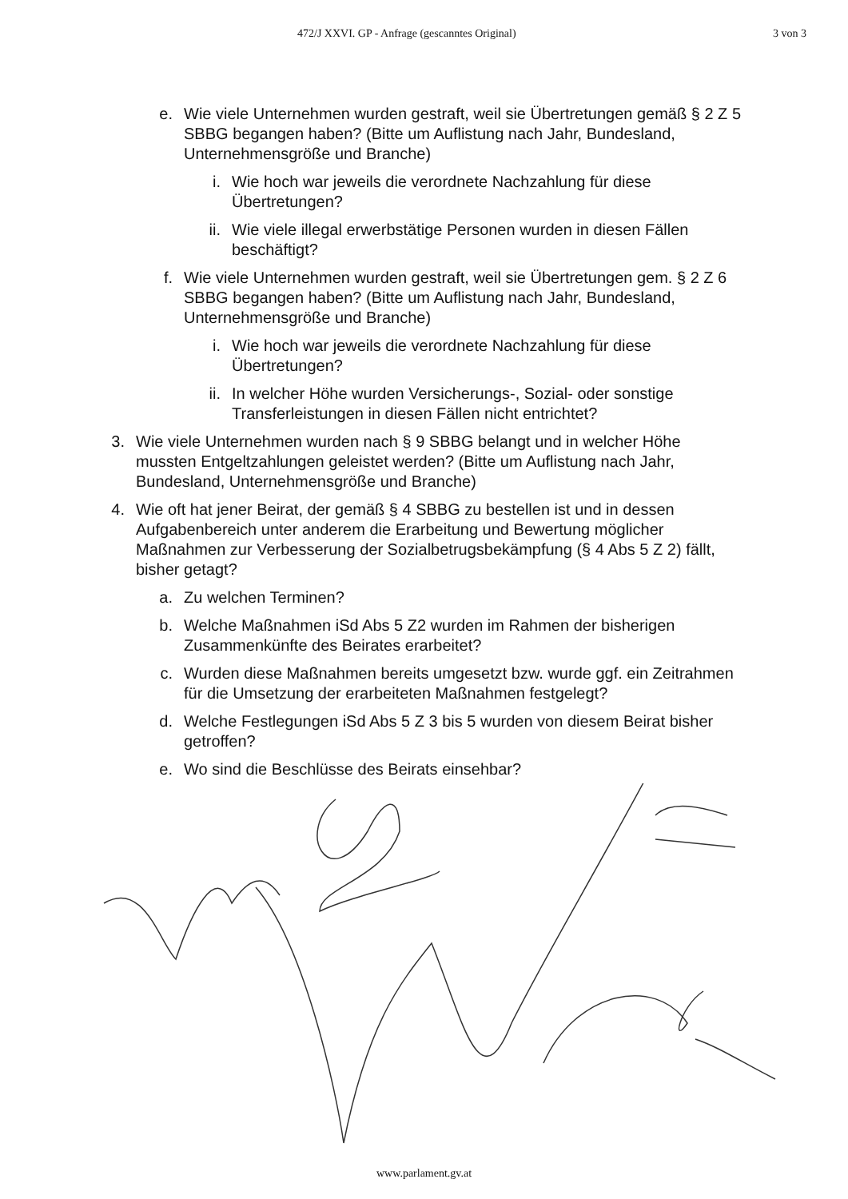472/J XXVI. GP - Anfrage (gescanntes Original) 3 von 3
e. Wie viele Unternehmen wurden gestraft, weil sie Übertretungen gemäß § 2 Z 5 SBBG begangen haben? (Bitte um Auflistung nach Jahr, Bundesland, Unternehmensgröße und Branche)
i. Wie hoch war jeweils die verordnete Nachzahlung für diese Übertretungen?
ii. Wie viele illegal erwerbstätige Personen wurden in diesen Fällen beschäftigt?
f. Wie viele Unternehmen wurden gestraft, weil sie Übertretungen gem. § 2 Z 6 SBBG begangen haben? (Bitte um Auflistung nach Jahr, Bundesland, Unternehmensgröße und Branche)
i. Wie hoch war jeweils die verordnete Nachzahlung für diese Übertretungen?
ii. In welcher Höhe wurden Versicherungs-, Sozial- oder sonstige Transferleistungen in diesen Fällen nicht entrichtet?
3. Wie viele Unternehmen wurden nach § 9 SBBG belangt und in welcher Höhe mussten Entgeltzahlungen geleistet werden? (Bitte um Auflistung nach Jahr, Bundesland, Unternehmensgröße und Branche)
4. Wie oft hat jener Beirat, der gemäß § 4 SBBG zu bestellen ist und in dessen Aufgabenbereich unter anderem die Erarbeitung und Bewertung möglicher Maßnahmen zur Verbesserung der Sozialbetrugsbekämpfung (§ 4 Abs 5 Z 2) fällt, bisher getagt?
a. Zu welchen Terminen?
b. Welche Maßnahmen iSd Abs 5 Z2 wurden im Rahmen der bisherigen Zusammenkünfte des Beirates erarbeitet?
c. Wurden diese Maßnahmen bereits umgesetzt bzw. wurde ggf. ein Zeitrahmen für die Umsetzung der erarbeiteten Maßnahmen festgelegt?
d. Welche Festlegungen iSd Abs 5 Z 3 bis 5 wurden von diesem Beirat bisher getroffen?
e. Wo sind die Beschlüsse des Beirats einsehbar?
www.parlament.gv.at